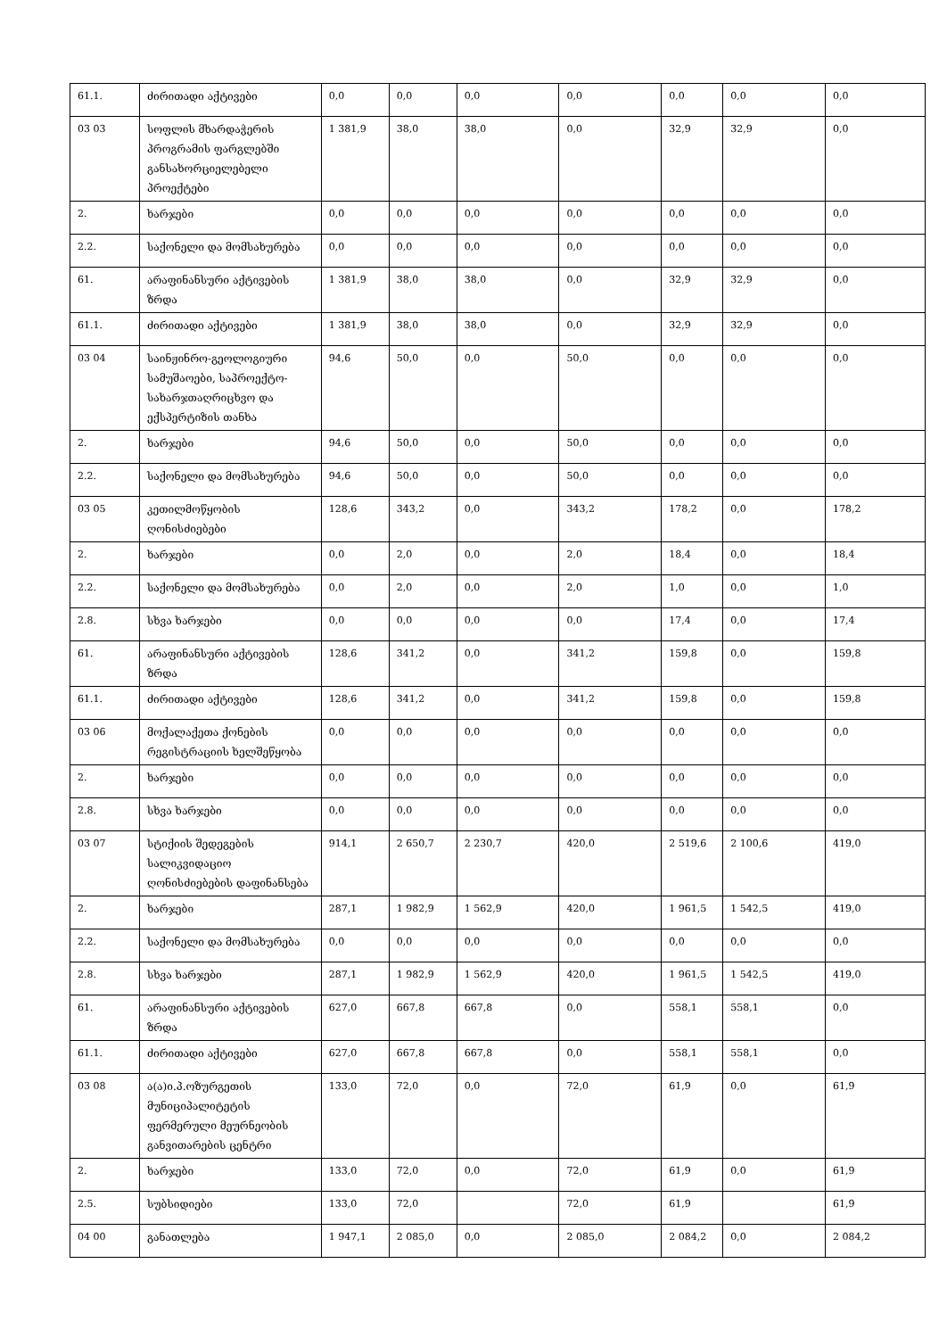| 61.1. | ძირითადი აქტივები | 0,0 | 0,0 | 0,0 | 0,0 | 0,0 | 0,0 | 0,0 |
| 03 03 | სოფლის მხარდაჭერის პროგრამის ფარგლებში განსახორციელებელი პროექტები | 1 381,9 | 38,0 | 38,0 | 0,0 | 32,9 | 32,9 | 0,0 |
| 2. | ხარჯები | 0,0 | 0,0 | 0,0 | 0,0 | 0,0 | 0,0 | 0,0 |
| 2.2. | საქონელი და მომსახურება | 0,0 | 0,0 | 0,0 | 0,0 | 0,0 | 0,0 | 0,0 |
| 61. | არაფინანსური აქტივების ზრდა | 1 381,9 | 38,0 | 38,0 | 0,0 | 32,9 | 32,9 | 0,0 |
| 61.1. | ძირითადი აქტივები | 1 381,9 | 38,0 | 38,0 | 0,0 | 32,9 | 32,9 | 0,0 |
| 03 04 | საინჟინრო-გეოლოგიური სამუშაოები, საპროექტო-სახარჯთაღრიცხვო და ექსპერტიზის თანხა | 94,6 | 50,0 | 0,0 | 50,0 | 0,0 | 0,0 | 0,0 |
| 2. | ხარჯები | 94,6 | 50,0 | 0,0 | 50,0 | 0,0 | 0,0 | 0,0 |
| 2.2. | საქონელი და მომსახურება | 94,6 | 50,0 | 0,0 | 50,0 | 0,0 | 0,0 | 0,0 |
| 03 05 | კეთილმოწყობის ღონისძიებები | 128,6 | 343,2 | 0,0 | 343,2 | 178,2 | 0,0 | 178,2 |
| 2. | ხარჯები | 0,0 | 2,0 | 0,0 | 2,0 | 18,4 | 0,0 | 18,4 |
| 2.2. | საქონელი და მომსახურება | 0,0 | 2,0 | 0,0 | 2,0 | 1,0 | 0,0 | 1,0 |
| 2.8. | სხვა ხარჯები | 0,0 | 0,0 | 0,0 | 0,0 | 17,4 | 0,0 | 17,4 |
| 61. | არაფინანსური აქტივების ზრდა | 128,6 | 341,2 | 0,0 | 341,2 | 159,8 | 0,0 | 159,8 |
| 61.1. | ძირითადი აქტივები | 128,6 | 341,2 | 0,0 | 341,2 | 159,8 | 0,0 | 159,8 |
| 03 06 | მოქალაქეთა ქონების რეგისტრაციის ხელშეწყობა | 0,0 | 0,0 | 0,0 | 0,0 | 0,0 | 0,0 | 0,0 |
| 2. | ხარჯები | 0,0 | 0,0 | 0,0 | 0,0 | 0,0 | 0,0 | 0,0 |
| 2.8. | სხვა ხარჯები | 0,0 | 0,0 | 0,0 | 0,0 | 0,0 | 0,0 | 0,0 |
| 03 07 | სტიქიის შედეგების სალიკვიდაციო ღონისძიებების დაფინანსება | 914,1 | 2 650,7 | 2 230,7 | 420,0 | 2 519,6 | 2 100,6 | 419,0 |
| 2. | ხარჯები | 287,1 | 1 982,9 | 1 562,9 | 420,0 | 1 961,5 | 1 542,5 | 419,0 |
| 2.2. | საქონელი და მომსახურება | 0,0 | 0,0 | 0,0 | 0,0 | 0,0 | 0,0 | 0,0 |
| 2.8. | სხვა ხარჯები | 287,1 | 1 982,9 | 1 562,9 | 420,0 | 1 961,5 | 1 542,5 | 419,0 |
| 61. | არაფინანსური აქტივების ზრდა | 627,0 | 667,8 | 667,8 | 0,0 | 558,1 | 558,1 | 0,0 |
| 61.1. | ძირითადი აქტივები | 627,0 | 667,8 | 667,8 | 0,0 | 558,1 | 558,1 | 0,0 |
| 03 08 | ა(ა)ი.პ.ოზურგეთის მუნიციპალიტეტის ფერმერული მეურნეობის განვითარების ცენტრი | 133,0 | 72,0 | 0,0 | 72,0 | 61,9 | 0,0 | 61,9 |
| 2. | ხარჯები | 133,0 | 72,0 | 0,0 | 72,0 | 61,9 | 0,0 | 61,9 |
| 2.5. | სუბსიდიები | 133,0 | 72,0 | | 72,0 | 61,9 | | 61,9 |
| 04 00 | განათლება | 1 947,1 | 2 085,0 | 0,0 | 2 085,0 | 2 084,2 | 0,0 | 2 084,2 |